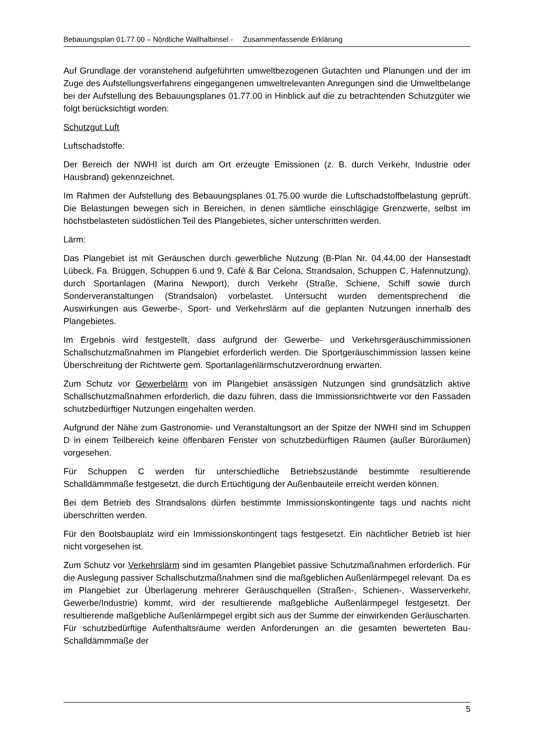Bebauungsplan 01.77.00 – Nördliche Wallhalbinsel - Zusammenfassende Erklärung
Auf Grundlage der voranstehend aufgeführten umweltbezogenen Gutachten und Planungen und der im Zuge des Aufstellungsverfahrens eingegangenen umweltrelevanten Anregungen sind die Umweltbelange bei der Aufstellung des Bebauungsplanes 01.77.00 in Hinblick auf die zu betrachtenden Schutzgüter wie folgt berücksichtigt worden:
Schutzgut Luft
Luftschadstoffe:
Der Bereich der NWHI ist durch am Ort erzeugte Emissionen (z. B. durch Verkehr, Industrie oder Hausbrand) gekennzeichnet.
Im Rahmen der Aufstellung des Bebauungsplanes 01.75.00 wurde die Luftschadstoffbelastung geprüft. Die Belastungen bewegen sich in Bereichen, in denen sämtliche einschlägige Grenzwerte, selbst im höchstbelasteten südöstlichen Teil des Plangebietes, sicher unterschritten werden.
Lärm:
Das Plangebiet ist mit Geräuschen durch gewerbliche Nutzung (B-Plan Nr. 04.44.00 der Hansestadt Lübeck, Fa. Brüggen, Schuppen 6 und 9, Café & Bar Celona, Strandsalon, Schuppen C, Hafennutzung), durch Sportanlagen (Marina Newport), durch Verkehr (Straße, Schiene, Schiff sowie durch Sonderveranstaltungen (Strandsalon) vorbelastet. Untersucht wurden dementsprechend die Auswirkungen aus Gewerbe-, Sport- und Verkehrslärm auf die geplanten Nutzungen innerhalb des Plangebietes.
Im Ergebnis wird festgestellt, dass aufgrund der Gewerbe- und Verkehrsgeräuschimmissionen Schallschutzmaßnahmen im Plangebiet erforderlich werden. Die Sportgeräuschimmission lassen keine Überschreitung der Richtwerte gem. Sportanlagenlärmschutzverordnung erwarten.
Zum Schutz vor Gewerbelärm von im Plangebiet ansässigen Nutzungen sind grundsätzlich aktive Schallschutzmaßnahmen erforderlich, die dazu führen, dass die Immissionsrichtwerte vor den Fassaden schutzbedürftiger Nutzungen eingehalten werden.
Aufgrund der Nähe zum Gastronomie- und Veranstaltungsort an der Spitze der NWHI sind im Schuppen D in einem Teilbereich keine öffenbaren Fenster von schutzbedürftigen Räumen (außer Büroräumen) vorgesehen.
Für Schuppen C werden für unterschiedliche Betriebszustände bestimmte resultierende Schalldämmmaße festgesetzt, die durch Ertüchtigung der Außenbauteile erreicht werden können.
Bei dem Betrieb des Strandsalons dürfen bestimmte Immissionskontingente tags und nachts nicht überschritten werden.
Für den Bootsbauplatz wird ein Immissionskontingent tags festgesetzt. Ein nächtlicher Betrieb ist hier nicht vorgesehen ist.
Zum Schutz vor Verkehrslärm sind im gesamten Plangebiet passive Schutzmaßnahmen erforderlich. Für die Auslegung passiver Schallschutzmaßnahmen sind die maßgeblichen Außenlärmpegel relevant. Da es im Plangebiet zur Überlagerung mehrerer Geräuschquellen (Straßen-, Schienen-, Wasserverkehr, Gewerbe/Industrie) kommt, wird der resultierende maßgebliche Außenlärmpegel festgesetzt. Der resultierende maßgebliche Außenlärmpegel ergibt sich aus der Summe der einwirkenden Geräuscharten. Für schutzbedürftige Aufenthaltsräume werden Anforderungen an die gesamten bewerteten Bau-Schalldämmmaße der
5